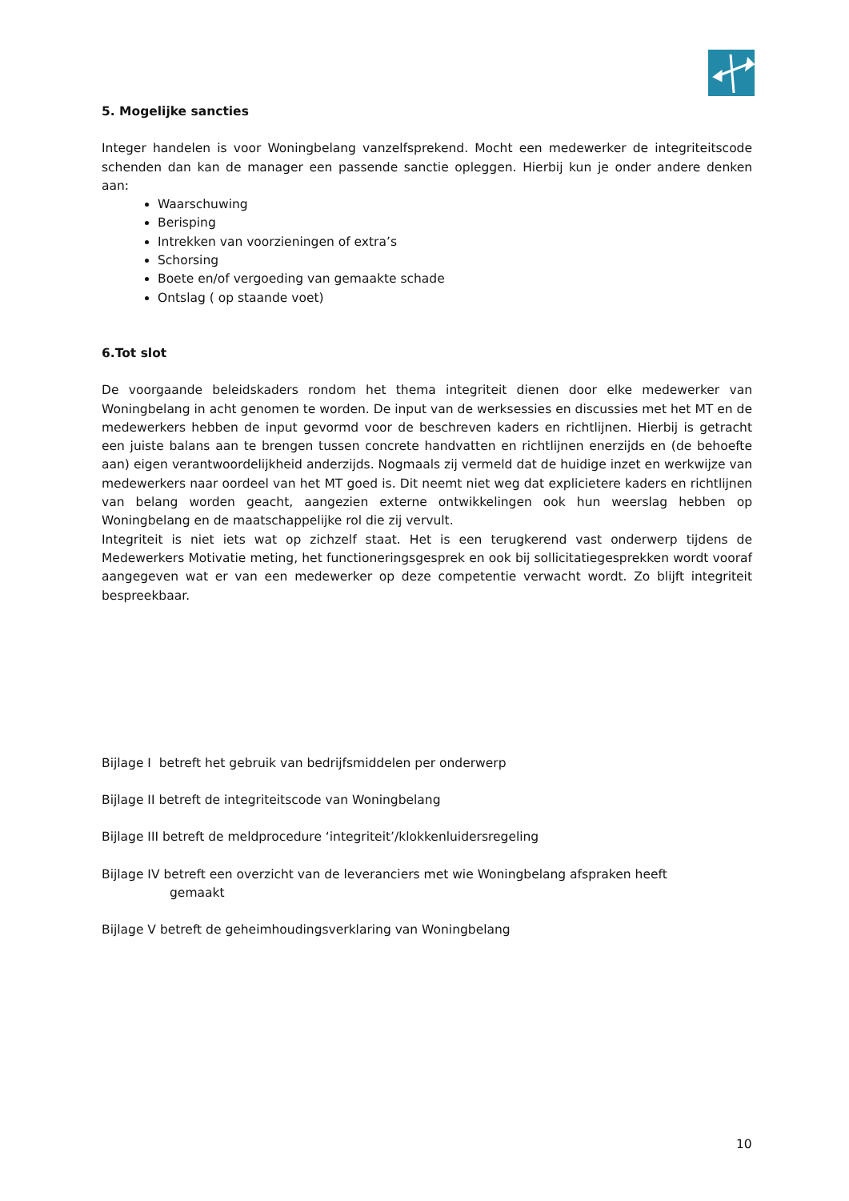5. Mogelijke sancties
Integer handelen is voor Woningbelang vanzelfsprekend. Mocht een medewerker de integriteitscode schenden dan kan de manager een passende sanctie opleggen. Hierbij kun je onder andere denken aan:
Waarschuwing
Berisping
Intrekken van voorzieningen of extra’s
Schorsing
Boete en/of vergoeding van gemaakte schade
Ontslag ( op staande voet)
6.Tot slot
De voorgaande beleidskaders rondom het thema integriteit dienen door elke medewerker van Woningbelang in acht genomen te worden. De input van de werksessies en discussies met het MT en de medewerkers hebben de input gevormd voor de beschreven kaders en richtlijnen. Hierbij is getracht een juiste balans aan te brengen tussen concrete handvatten en richtlijnen enerzijds en (de behoefte aan) eigen verantwoordelijkheid anderzijds. Nogmaals zij vermeld dat de huidige inzet en werkwijze van medewerkers naar oordeel van het MT goed is. Dit neemt niet weg dat explicietere kaders en richtlijnen van belang worden geacht, aangezien externe ontwikkelingen ook hun weerslag hebben op Woningbelang en de maatschappelijke rol die zij vervult.
Integriteit is niet iets wat op zichzelf staat. Het is een terugkerend vast onderwerp tijdens de Medewerkers Motivatie meting, het functioneringsgesprek en ook bij sollicitatiegesprekken wordt vooraf aangegeven wat er van een medewerker op deze competentie verwacht wordt. Zo blijft integriteit bespreekbaar.
Bijlage I betreft het gebruik van bedrijfsmiddelen per onderwerp
Bijlage II betreft de integriteitscode van Woningbelang
Bijlage III betreft de meldprocedure ‘integriteit’/klokkenluidersregeling
Bijlage IV betreft een overzicht van de leveranciers met wie Woningbelang afspraken heeft
gemaakt
Bijlage V betreft de geheimhoudingsverklaring van Woningbelang
10